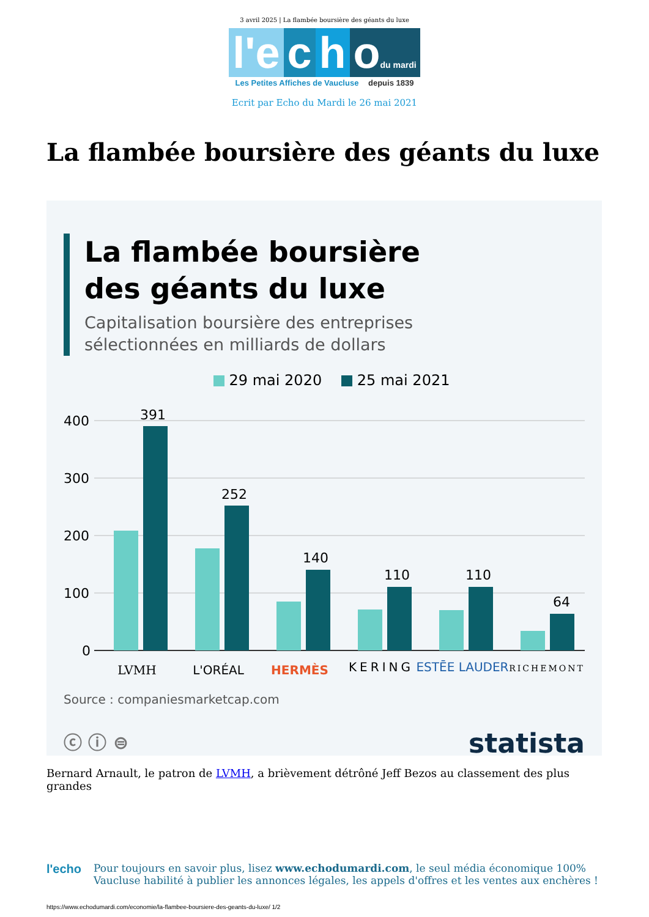3 avril 2025 | La flambée boursière des géants du luxe
l'e c h odu mardi
Les Petites Affiches de Vaucluse depuis 1839
Ecrit par Echo du Mardi le 26 mai 2021
La flambée boursière des géants du luxe
La flambée boursière
des géants du luxe
Capitalisation boursière des entreprises
sélectionnées en milliards de dollars
29 mai 2020 25 mai 2021
400
300
200
100
0
391
252
140
110
110
64
LVMH
L'ORÉAL
HERMÈS
KERING
ESTĒE LAUDER
RICHEMONT
Source : companiesmarketcap.com
ⓒ ⓘ ⊜ statista
Bernard Arnault, le patron de LVMH, a brièvement détrôné Jeff Bezos au classement des plus grandes
l'echo
Pour toujours en savoir plus, lisez www.echodumardi.com, le seul média économique 100% Vaucluse habilité à publier les annonces légales, les appels d'offres et les ventes aux enchères !
https://www.echodumardi.com/economie/la-flambee-boursiere-des-geants-du-luxe/ 1/2